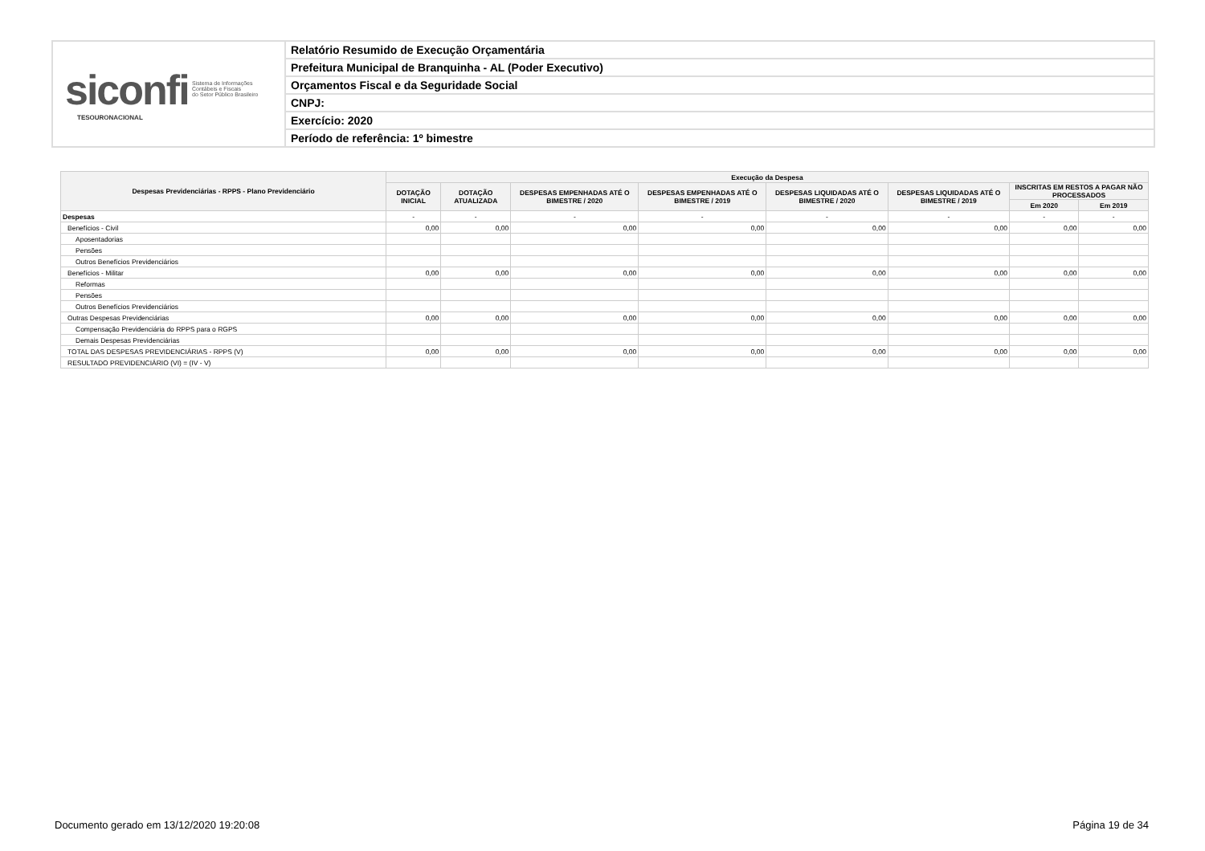siconfi Sistema de Informações
Contábeis e Fiscais
do Setor Público Brasileiro
TESOURONACIONAL
Relatório Resumido de Execução Orçamentária
Prefeitura Municipal de Branquinha - AL (Poder Executivo)
Orçamentos Fiscal e da Seguridade Social
CNPJ:
Exercício: 2020
Período de referência: 1º bimestre
| Despesas Previdenciárias - RPPS - Plano Previdenciário | Execução da Despesa | | | | | | | |
| --- | --- | --- | --- | --- | --- | --- | --- | --- |
| | DOTAÇÃO INICIAL | DOTAÇÃO ATUALIZADA | DESPESAS EMPENHADAS ATÉ O BIMESTRE / 2020 | DESPESAS EMPENHADAS ATÉ O BIMESTRE / 2019 | DESPESAS LIQUIDADAS ATÉ O BIMESTRE / 2020 | DESPESAS LIQUIDADAS ATÉ O BIMESTRE / 2019 | INSCRITAS EM RESTOS A PAGAR NÃO PROCESSADOS | |
| | | | | | | | Em 2020 | Em 2019 |
| Despesas | - | - | - | - | - | - | - | - |
| Benefícios - Civil | 0,00 | 0,00 | 0,00 | 0,00 | 0,00 | 0,00 | 0,00 | 0,00 |
| Aposentadorias | | | | | | | | |
| Pensões | | | | | | | | |
| Outros Benefícios Previdenciários | | | | | | | | |
| Benefícios - Militar | 0,00 | 0,00 | 0,00 | 0,00 | 0,00 | 0,00 | 0,00 | 0,00 |
| Reformas | | | | | | | | |
| Pensões | | | | | | | | |
| Outros Benefícios Previdenciários | | | | | | | | |
| Outras Despesas Previdenciárias | 0,00 | 0,00 | 0,00 | 0,00 | 0,00 | 0,00 | 0,00 | 0,00 |
| Compensação Previdenciária do RPPS para o RGPS | | | | | | | | |
| Demais Despesas Previdenciárias | | | | | | | | |
| TOTAL DAS DESPESAS PREVIDENCIÁRIAS - RPPS (V) | 0,00 | 0,00 | 0,00 | 0,00 | 0,00 | 0,00 | 0,00 | 0,00 |
| RESULTADO PREVIDENCIÁRIO (VI) = (IV - V) | | | | | | | | |
Documento gerado em 13/12/2020 19:20:08 Página 19 de 34